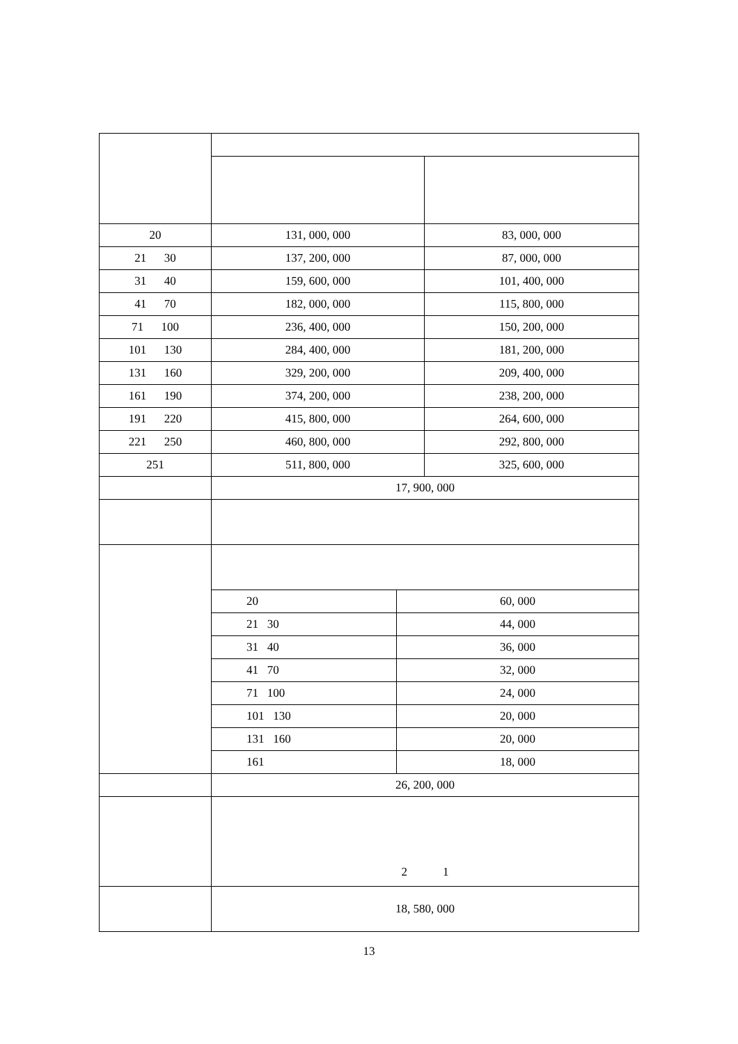| 20 | 131, 000, 000 | 83, 000, 000 |
| 21 30 | 137, 200, 000 | 87, 000, 000 |
| 31 40 | 159, 600, 000 | 101, 400, 000 |
| 41 70 | 182, 000, 000 | 115, 800, 000 |
| 71 100 | 236, 400, 000 | 150, 200, 000 |
| 101 130 | 284, 400, 000 | 181, 200, 000 |
| 131 160 | 329, 200, 000 | 209, 400, 000 |
| 161 190 | 374, 200, 000 | 238, 200, 000 |
| 191 220 | 415, 800, 000 | 264, 600, 000 |
| 221 250 | 460, 800, 000 | 292, 800, 000 |
| 251 | 511, 800, 000 | 325, 600, 000 |
| | 17, 900, 000 | |
| | / 20 / 60, 000 / / 21 30 / 44, 000 / / 31 40 / 36, 000 / / 41 70 / 32, 000 / / 71 100 / 24, 000 / / 101 130 / 20, 000 / / 131 160 / 20, 000 / / 161 / 18, 000 / | |
| | 26, 200, 000 | |
| | 2 1 | |
| | 18, 580, 000 | |
13